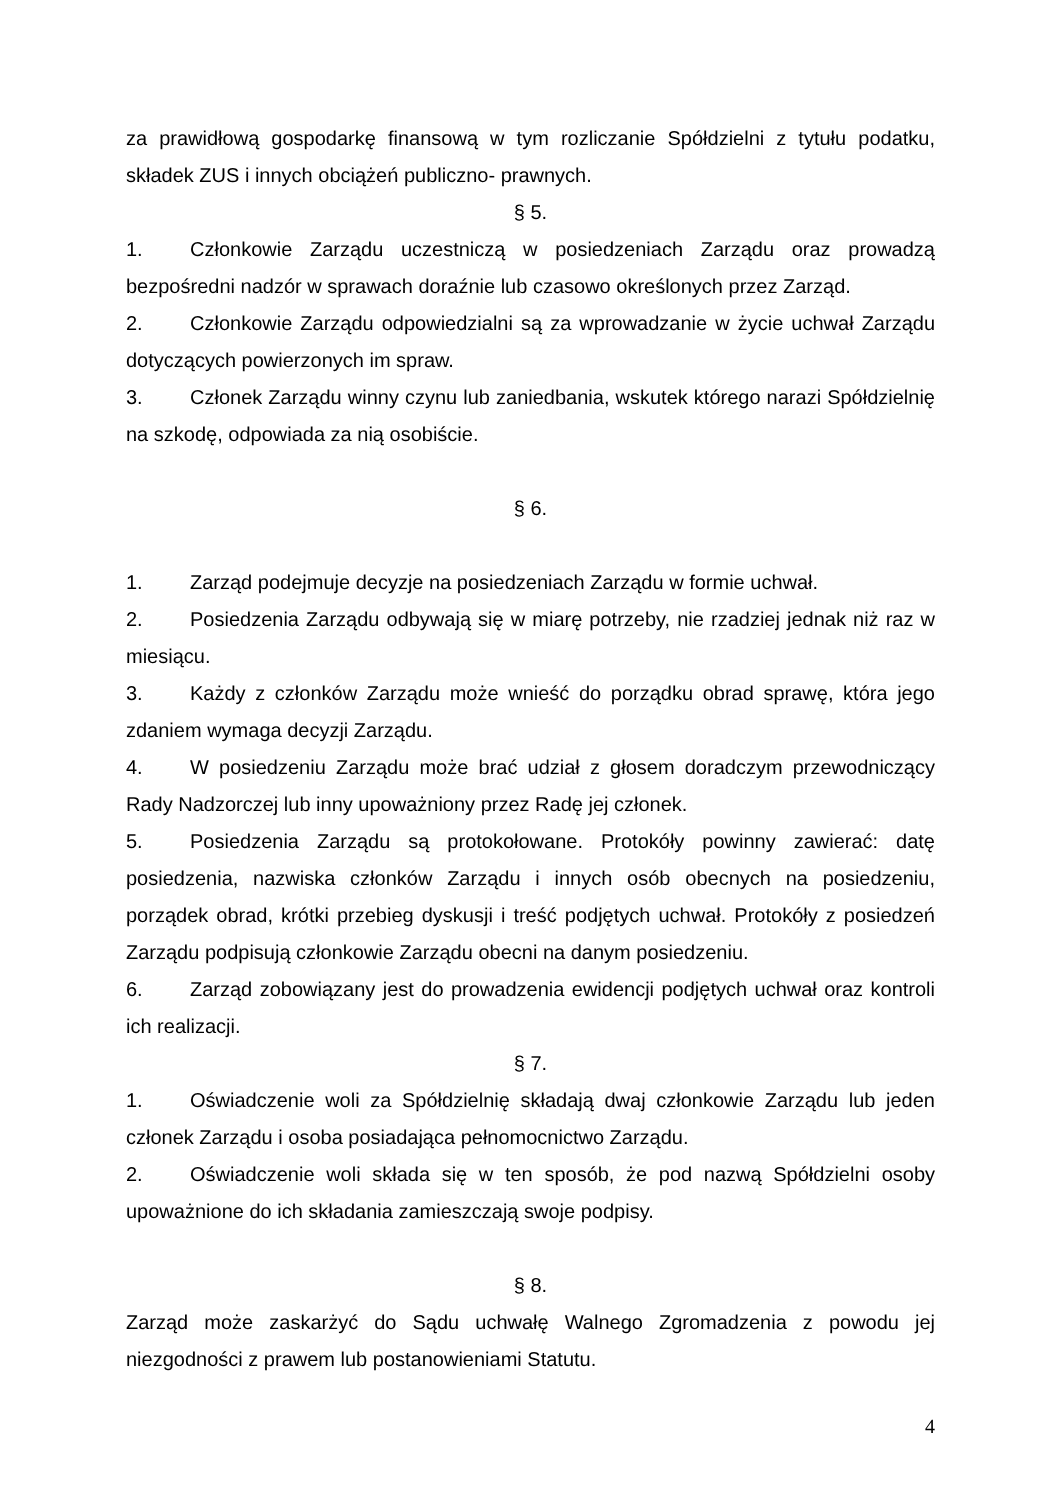za prawidłową gospodarkę finansową w tym rozliczanie Spółdzielni z tytułu podatku, składek ZUS i innych obciążeń publiczno- prawnych.
§ 5.
1. Członkowie Zarządu uczestniczą w posiedzeniach Zarządu oraz prowadzą bezpośredni nadzór w sprawach doraźnie lub czasowo określonych przez Zarząd.
2. Członkowie Zarządu odpowiedzialni są za wprowadzanie w życie uchwał Zarządu dotyczących powierzonych im spraw.
3. Członek Zarządu winny czynu lub zaniedbania, wskutek którego narazi Spółdzielnię na szkodę, odpowiada za nią osobiście.
§ 6.
1. Zarząd podejmuje decyzje na posiedzeniach Zarządu w formie uchwał.
2. Posiedzenia Zarządu odbywają się w miarę potrzeby, nie rzadziej jednak niż raz w miesiącu.
3. Każdy z członków Zarządu może wnieść do porządku obrad sprawę, która jego zdaniem wymaga decyzji Zarządu.
4. W posiedzeniu Zarządu może brać udział z głosem doradczym przewodniczący Rady Nadzorczej lub inny upoważniony przez Radę jej członek.
5. Posiedzenia Zarządu są protokołowane. Protokóły powinny zawierać: datę posiedzenia, nazwiska członków Zarządu i innych osób obecnych na posiedzeniu, porządek obrad, krótki przebieg dyskusji i treść podjętych uchwał. Protokóły z posiedzeń Zarządu podpisują członkowie Zarządu obecni na danym posiedzeniu.
6. Zarząd zobowiązany jest do prowadzenia ewidencji podjętych uchwał oraz kontroli ich realizacji.
§ 7.
1. Oświadczenie woli za Spółdzielnię składają dwaj członkowie Zarządu lub jeden członek Zarządu i osoba posiadająca pełnomocnictwo Zarządu.
2. Oświadczenie woli składa się w ten sposób, że pod nazwą Spółdzielni osoby upoważnione do ich składania zamieszczają swoje podpisy.
§ 8.
Zarząd może zaskarżyć do Sądu uchwałę Walnego Zgromadzenia z powodu jej niezgodności z prawem lub postanowieniami Statutu.
4